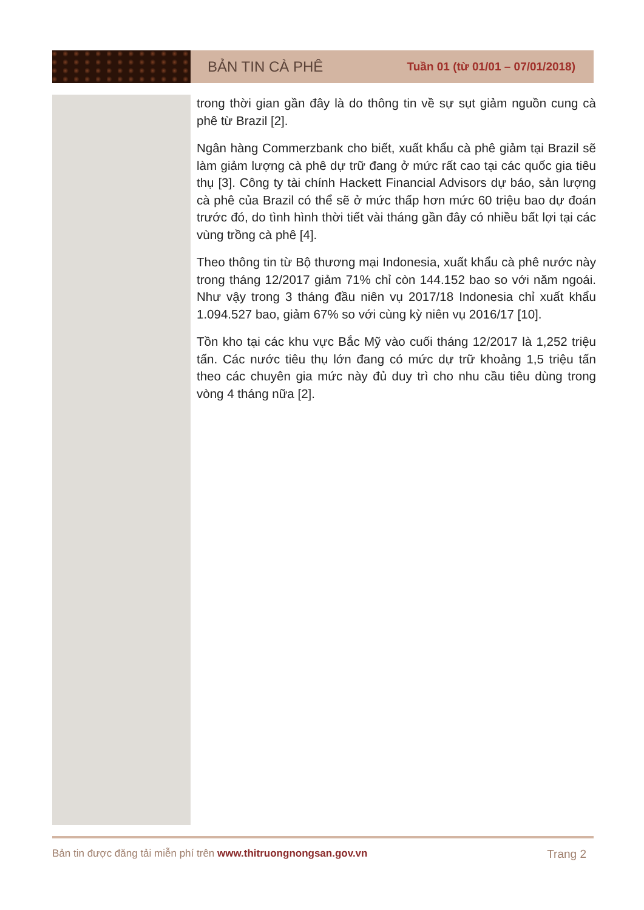BẢN TIN CÀ PHÊ Tuần 01 (từ 01/01 – 07/01/2018)
trong thời gian gần đây là do thông tin về sự sụt giảm nguồn cung cà phê từ Brazil [2].
Ngân hàng Commerzbank cho biết, xuất khẩu cà phê giảm tại Brazil sẽ làm giảm lượng cà phê dự trữ đang ở mức rất cao tại các quốc gia tiêu thụ [3]. Công ty tài chính Hackett Financial Advisors dự báo, sản lượng cà phê của Brazil có thể sẽ ở mức thấp hơn mức 60 triệu bao dự đoán trước đó, do tình hình thời tiết vài tháng gần đây có nhiều bất lợi tại các vùng trồng cà phê [4].
Theo thông tin từ Bộ thương mại Indonesia, xuất khẩu cà phê nước này trong tháng 12/2017 giảm 71% chỉ còn 144.152 bao so với năm ngoái. Như vậy trong 3 tháng đầu niên vụ 2017/18 Indonesia chỉ xuất khẩu 1.094.527 bao, giảm 67% so với cùng kỳ niên vụ 2016/17 [10].
Tồn kho tại các khu vực Bắc Mỹ vào cuối tháng 12/2017 là 1,252 triệu tấn. Các nước tiêu thụ lớn đang có mức dự trữ khoảng 1,5 triệu tấn theo các chuyên gia mức này đủ duy trì cho nhu cầu tiêu dùng trong vòng 4 tháng nữa [2].
Bản tin được đăng tải miễn phí trên www.thitruongnongsan.gov.vn Trang 2